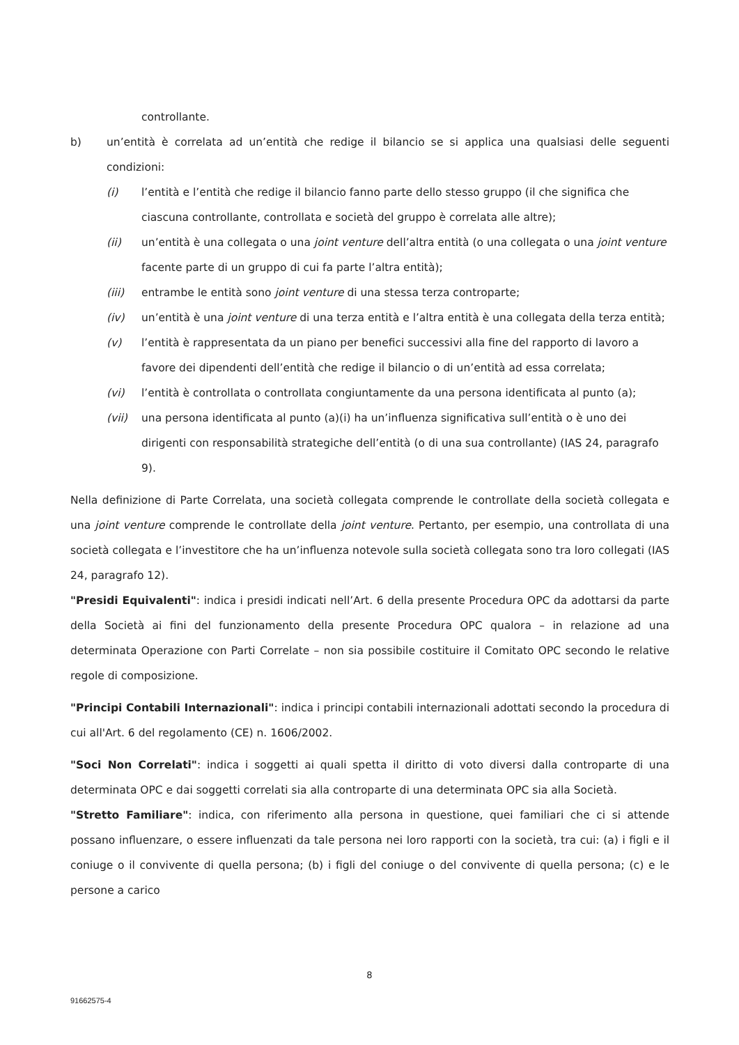controllante.
b) un’entità è correlata ad un’entità che redige il bilancio se si applica una qualsiasi delle seguenti condizioni:
(i) l’entità e l’entità che redige il bilancio fanno parte dello stesso gruppo (il che significa che ciascuna controllante, controllata e società del gruppo è correlata alle altre);
(ii) un’entità è una collegata o una joint venture dell’altra entità (o una collegata o una joint venture facente parte di un gruppo di cui fa parte l’altra entità);
(iii) entrambe le entità sono joint venture di una stessa terza controparte;
(iv) un’entità è una joint venture di una terza entità e l’altra entità è una collegata della terza entità;
(v) l’entità è rappresentata da un piano per benefici successivi alla fine del rapporto di lavoro a favore dei dipendenti dell’entità che redige il bilancio o di un’entità ad essa correlata;
(vi) l’entità è controllata o controllata congiuntamente da una persona identificata al punto (a);
(vii) una persona identificata al punto (a)(i) ha un’influenza significativa sull’entità o è uno dei dirigenti con responsabilità strategiche dell’entità (o di una sua controllante) (IAS 24, paragrafo 9).
Nella definizione di Parte Correlata, una società collegata comprende le controllate della società collegata e una joint venture comprende le controllate della joint venture. Pertanto, per esempio, una controllata di una società collegata e l’investitore che ha un’influenza notevole sulla società collegata sono tra loro collegati (IAS 24, paragrafo 12).
"Presidi Equivalenti": indica i presidi indicati nell’Art. 6 della presente Procedura OPC da adottarsi da parte della Società ai fini del funzionamento della presente Procedura OPC qualora – in relazione ad una determinata Operazione con Parti Correlate – non sia possibile costituire il Comitato OPC secondo le relative regole di composizione.
"Principi Contabili Internazionali": indica i principi contabili internazionali adottati secondo la procedura di cui all'Art. 6 del regolamento (CE) n. 1606/2002.
"Soci Non Correlati": indica i soggetti ai quali spetta il diritto di voto diversi dalla controparte di una determinata OPC e dai soggetti correlati sia alla controparte di una determinata OPC sia alla Società.
"Stretto Familiare": indica, con riferimento alla persona in questione, quei familiari che ci si attende possano influenzare, o essere influenzati da tale persona nei loro rapporti con la società, tra cui: (a) i figli e il coniuge o il convivente di quella persona; (b) i figli del coniuge o del convivente di quella persona; (c) e le persone a carico
8
91662575-4